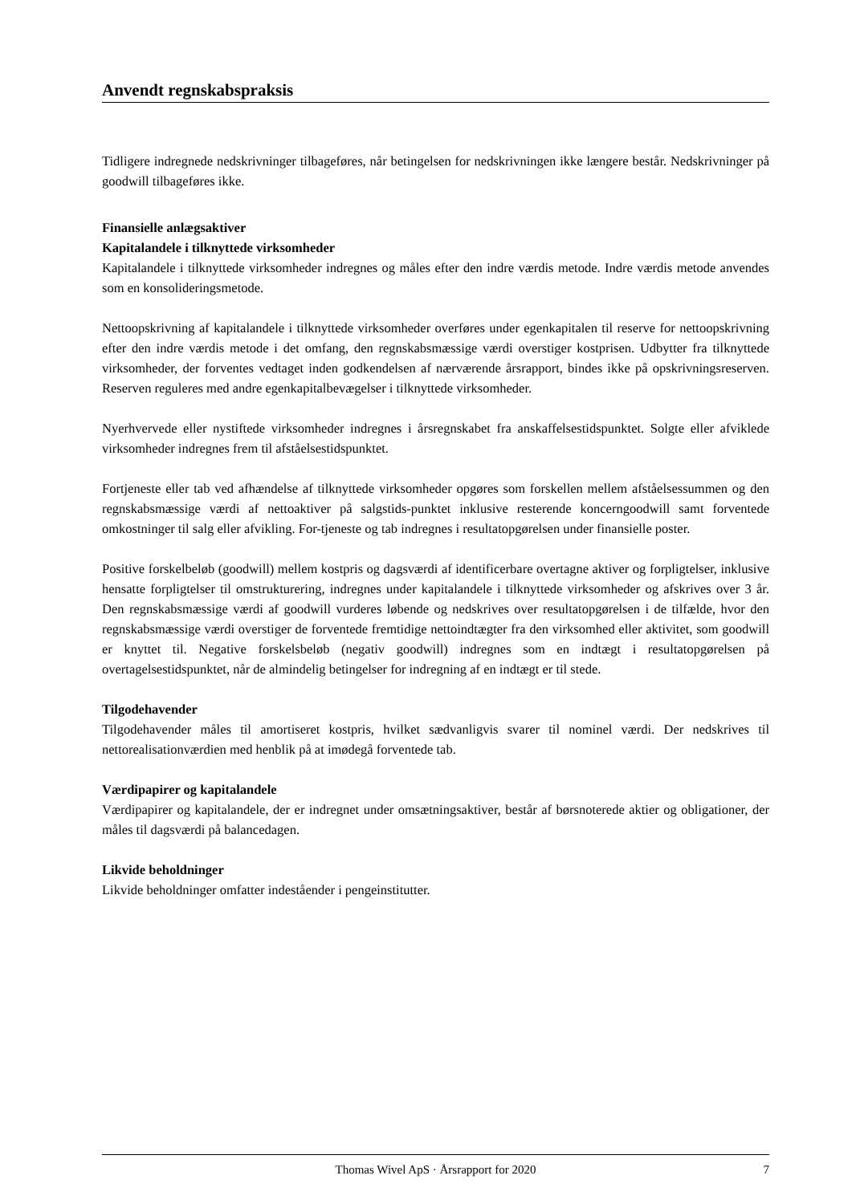Anvendt regnskabspraksis
Tidligere indregnede nedskrivninger tilbageføres, når betingelsen for nedskrivningen ikke længere består. Nedskrivninger på goodwill tilbageføres ikke.
Finansielle anlægsaktiver
Kapitalandele i tilknyttede virksomheder
Kapitalandele i tilknyttede virksomheder indregnes og måles efter den indre værdis metode. Indre værdis metode anvendes som en konsolideringsmetode.
Nettoopskrivning af kapitalandele i tilknyttede virksomheder overføres under egenkapitalen til reserve for nettoopskrivning efter den indre værdis metode i det omfang, den regnskabsmæssige værdi overstiger kostprisen. Udbytter fra tilknyttede virksomheder, der forventes vedtaget inden godkendelsen af nærværende årsrapport, bindes ikke på opskrivningsreserven. Reserven reguleres med andre egenkapitalbevægelser i tilknyttede virksomheder.
Nyerhvervede eller nystiftede virksomheder indregnes i årsregnskabet fra anskaffelsestidspunktet. Solgte eller afviklede virksomheder indregnes frem til afståelsestidspunktet.
Fortjeneste eller tab ved afhændelse af tilknyttede virksomheder opgøres som forskellen mellem afståelsessummen og den regnskabsmæssige værdi af nettoaktiver på salgstids-punktet inklusive resterende koncerngoodwill samt forventede omkostninger til salg eller afvikling. For-tjeneste og tab indregnes i resultatopgørelsen under finansielle poster.
Positive forskelbeløb (goodwill) mellem kostpris og dagsværdi af identificerbare overtagne aktiver og forpligtelser, inklusive hensatte forpligtelser til omstrukturering, indregnes under kapitalandele i tilknyttede virksomheder og afskrives over 3 år. Den regnskabsmæssige værdi af goodwill vurderes løbende og nedskrives over resultatopgørelsen i de tilfælde, hvor den regnskabsmæssige værdi overstiger de forventede fremtidige nettoindtægter fra den virksomhed eller aktivitet, som goodwill er knyttet til. Negative forskelsbeløb (negativ goodwill) indregnes som en indtægt i resultatopgørelsen på overtagelsestidspunktet, når de almindelig betingelser for indregning af en indtægt er til stede.
Tilgodehavender
Tilgodehavender måles til amortiseret kostpris, hvilket sædvanligvis svarer til nominel værdi. Der nedskrives til nettorealisationværdien med henblik på at imødegå forventede tab.
Værdipapirer og kapitalandele
Værdipapirer og kapitalandele, der er indregnet under omsætningsaktiver, består af børsnoterede aktier og obligationer, der måles til dagsværdi på balancedagen.
Likvide beholdninger
Likvide beholdninger omfatter indeståender i pengeinstitutter.
Thomas Wivel ApS · Årsrapport for 2020 7